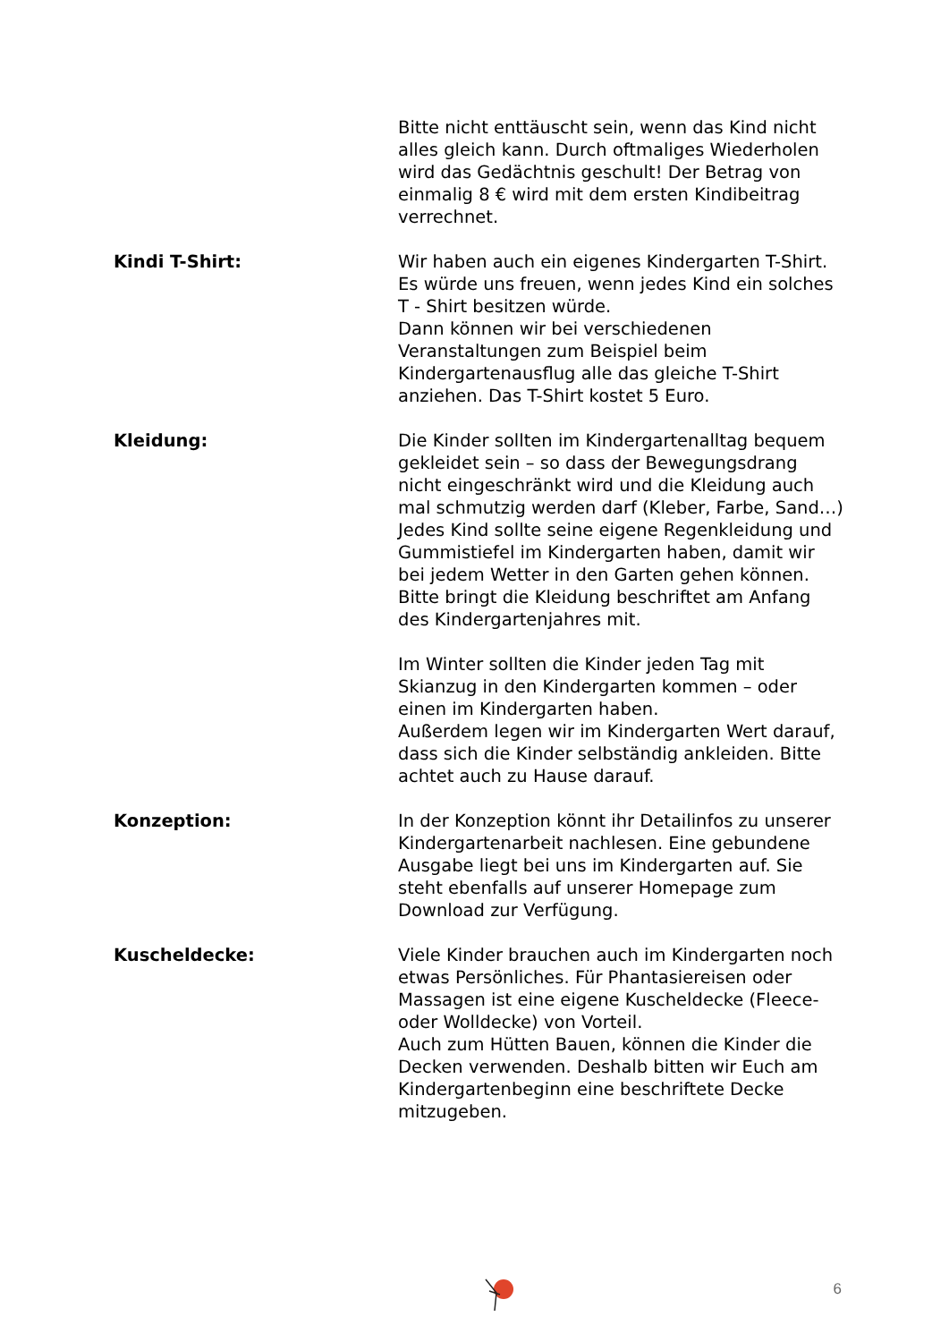Bitte nicht enttäuscht sein, wenn das Kind nicht alles gleich kann. Durch oftmaliges Wiederholen wird das Gedächtnis geschult! Der Betrag von einmalig 8 € wird mit dem ersten Kindibeitrag verrechnet.
Kindi T-Shirt: Wir haben auch ein eigenes Kindergarten T-Shirt. Es würde uns freuen, wenn jedes Kind ein solches T - Shirt besitzen würde.
Dann können wir bei verschiedenen Veranstaltungen zum Beispiel beim Kindergartenausflug alle das gleiche T-Shirt anziehen. Das T-Shirt kostet 5 Euro.
Kleidung: Die Kinder sollten im Kindergartenalltag bequem gekleidet sein – so dass der Bewegungsdrang nicht eingeschränkt wird und die Kleidung auch mal schmutzig werden darf (Kleber, Farbe, Sand…)
Jedes Kind sollte seine eigene Regenkleidung und Gummistiefel im Kindergarten haben, damit wir bei jedem Wetter in den Garten gehen können.
Bitte bringt die Kleidung beschriftet am Anfang des Kindergartenjahres mit.
Im Winter sollten die Kinder jeden Tag mit Skianzug in den Kindergarten kommen – oder einen im Kindergarten haben.
Außerdem legen wir im Kindergarten Wert darauf, dass sich die Kinder selbständig ankleiden. Bitte achtet auch zu Hause darauf.
Konzeption: In der Konzeption könnt ihr Detailinfos zu unserer Kindergartenarbeit nachlesen. Eine gebundene Ausgabe liegt bei uns im Kindergarten auf. Sie steht ebenfalls auf unserer Homepage zum Download zur Verfügung.
Kuscheldecke: Viele Kinder brauchen auch im Kindergarten noch etwas Persönliches. Für Phantasiereisen oder Massagen ist eine eigene Kuscheldecke (Fleece- oder Wolldecke) von Vorteil.
Auch zum Hütten Bauen, können die Kinder die Decken verwenden. Deshalb bitten wir Euch am Kindergartenbeginn eine beschriftete Decke mitzugeben.
6